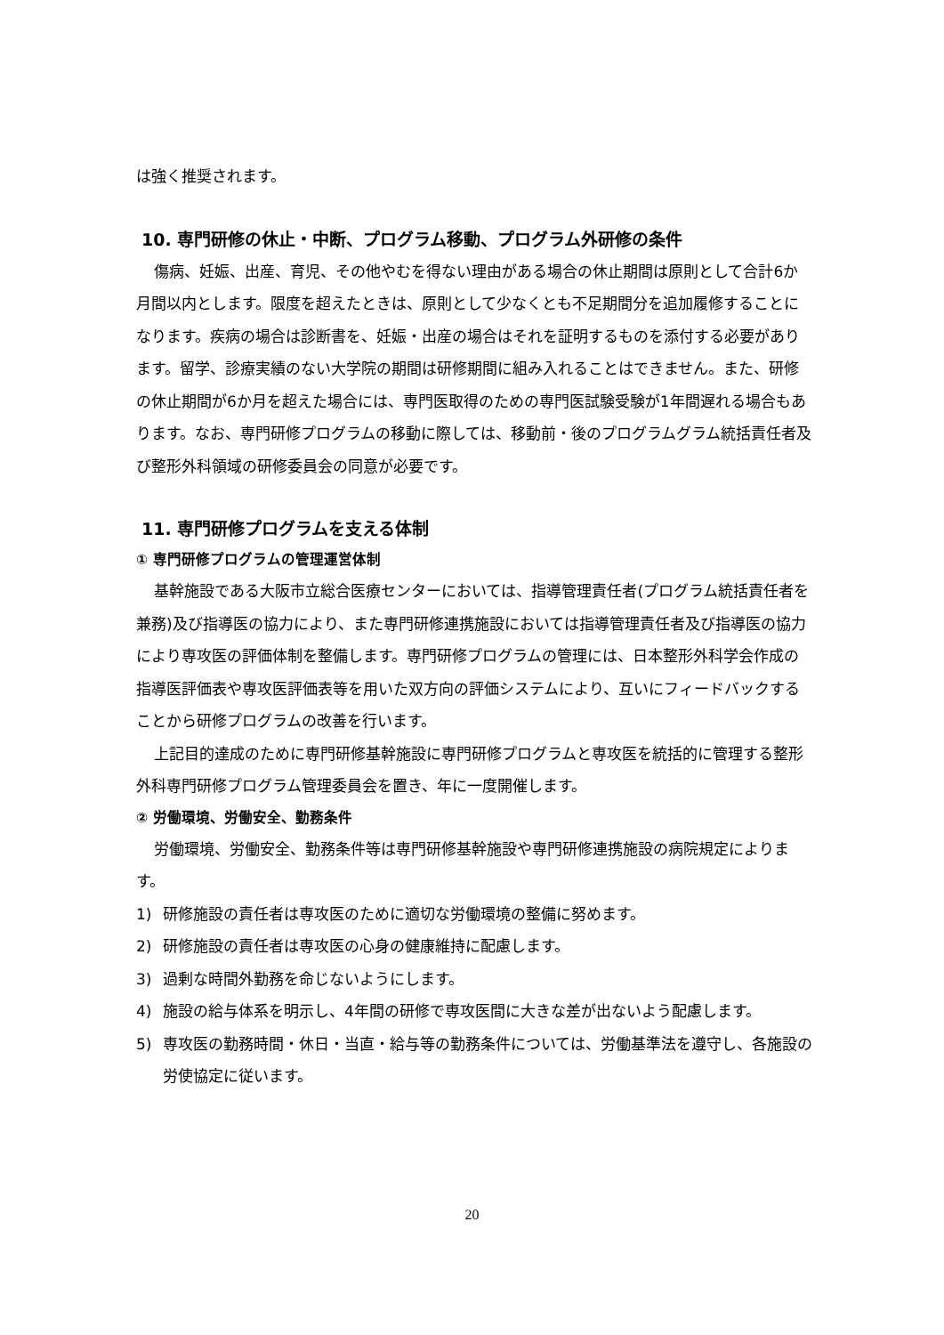は強く推奨されます。
10. 専門研修の休止・中断、プログラム移動、プログラム外研修の条件
傷病、妊娠、出産、育児、その他やむを得ない理由がある場合の休止期間は原則として合計6か月間以内とします。限度を超えたときは、原則として少なくとも不足期間分を追加履修することになります。疾病の場合は診断書を、妊娠・出産の場合はそれを証明するものを添付する必要があります。留学、診療実績のない大学院の期間は研修期間に組み入れることはできません。また、研修の休止期間が6か月を超えた場合には、専門医取得のための専門医試験受験が1年間遅れる場合もあります。なお、専門研修プログラムの移動に際しては、移動前・後のプログラムグラム統括責任者及び整形外科領域の研修委員会の同意が必要です。
11. 専門研修プログラムを支える体制
① 専門研修プログラムの管理運営体制
基幹施設である大阪市立総合医療センターにおいては、指導管理責任者(プログラム統括責任者を兼務)及び指導医の協力により、また専門研修連携施設においては指導管理責任者及び指導医の協力により専攻医の評価体制を整備します。専門研修プログラムの管理には、日本整形外科学会作成の指導医評価表や専攻医評価表等を用いた双方向の評価システムにより、互いにフィードバックすることから研修プログラムの改善を行います。
上記目的達成のために専門研修基幹施設に専門研修プログラムと専攻医を統括的に管理する整形外科専門研修プログラム管理委員会を置き、年に一度開催します。
② 労働環境、労働安全、勤務条件
労働環境、労働安全、勤務条件等は専門研修基幹施設や専門研修連携施設の病院規定によります。
1) 研修施設の責任者は専攻医のために適切な労働環境の整備に努めます。
2) 研修施設の責任者は専攻医の心身の健康維持に配慮します。
3) 過剰な時間外勤務を命じないようにします。
4) 施設の給与体系を明示し、4年間の研修で専攻医間に大きな差が出ないよう配慮します。
5) 専攻医の勤務時間・休日・当直・給与等の勤務条件については、労働基準法を遵守し、各施設の労使協定に従います。
20